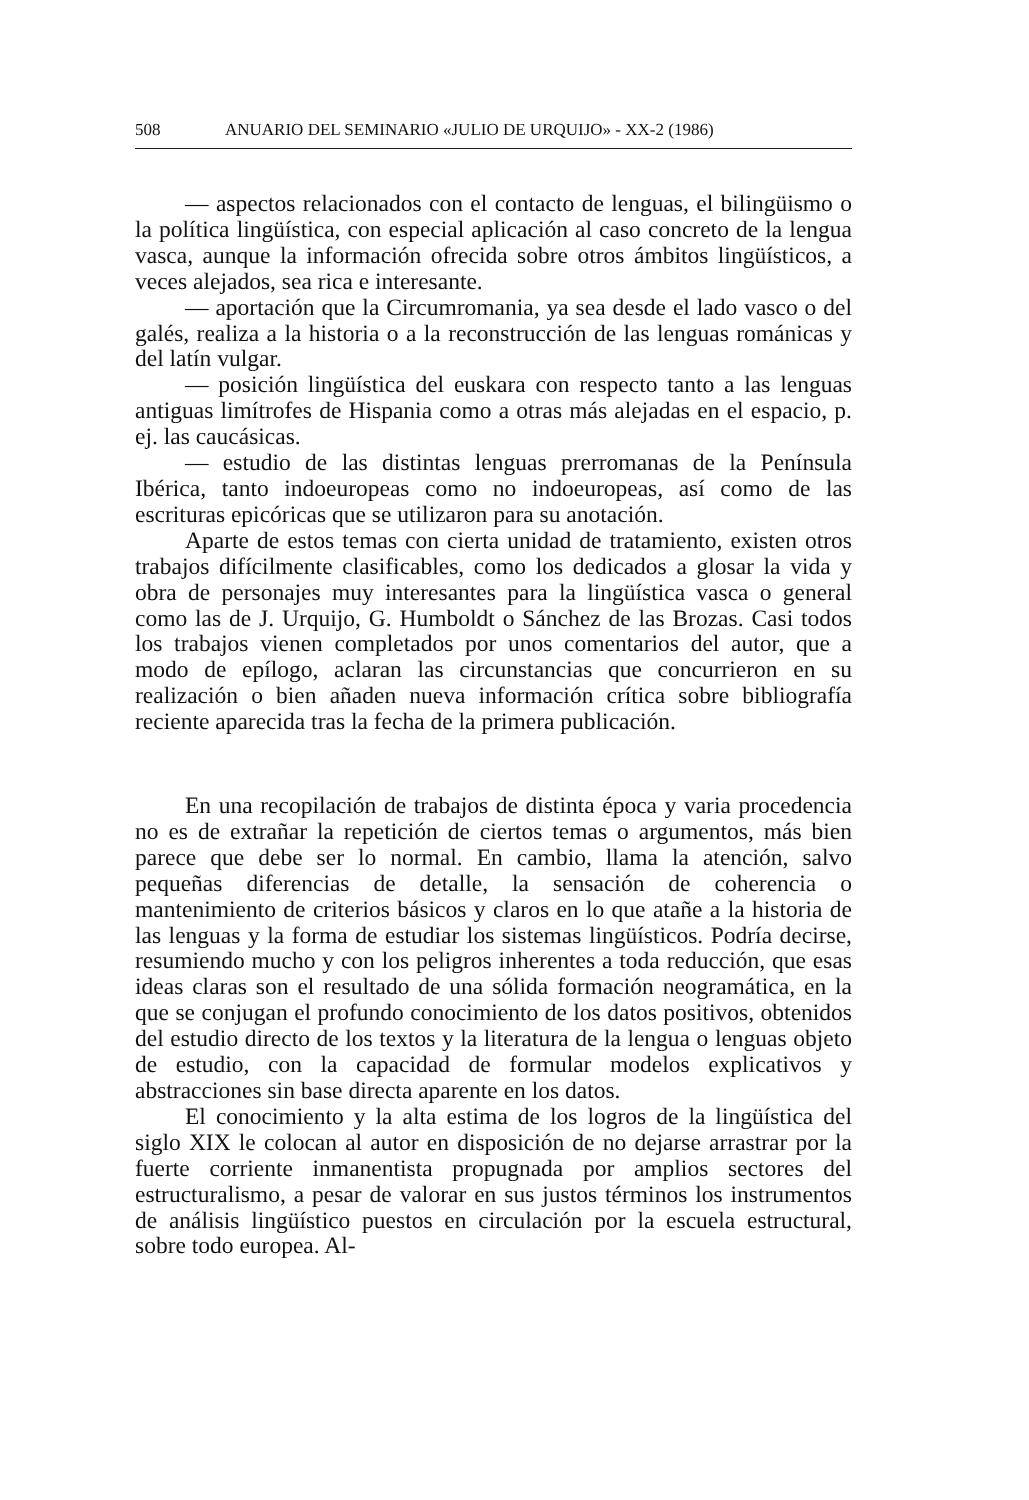508 ANUARIO DEL SEMINARIO «JULIO DE URQUIJO» - XX-2 (1986)
— aspectos relacionados con el contacto de lenguas, el bilingüismo o la política lingüística, con especial aplicación al caso concreto de la lengua vasca, aunque la información ofrecida sobre otros ámbitos lingüísticos, a veces alejados, sea rica e interesante.
— aportación que la Circumromania, ya sea desde el lado vasco o del galés, realiza a la historia o a la reconstrucción de las lenguas románicas y del latín vulgar.
— posición lingüística del euskara con respecto tanto a las lenguas antiguas limítrofes de Hispania como a otras más alejadas en el espacio, p. ej. las caucásicas.
— estudio de las distintas lenguas prerromanas de la Península Ibérica, tanto indoeuropeas como no indoeuropeas, así como de las escrituras epicóricas que se utilizaron para su anotación.
Aparte de estos temas con cierta unidad de tratamiento, existen otros trabajos difícilmente clasificables, como los dedicados a glosar la vida y obra de personajes muy interesantes para la lingüística vasca o general como las de J. Urquijo, G. Humboldt o Sánchez de las Brozas. Casi todos los trabajos vienen completados por unos comentarios del autor, que a modo de epílogo, aclaran las circunstancias que concurrieron en su realización o bien añaden nueva información crítica sobre bibliografía reciente aparecida tras la fecha de la primera publicación.
En una recopilación de trabajos de distinta época y varia procedencia no es de extrañar la repetición de ciertos temas o argumentos, más bien parece que debe ser lo normal. En cambio, llama la atención, salvo pequeñas diferencias de detalle, la sensación de coherencia o mantenimiento de criterios básicos y claros en lo que atañe a la historia de las lenguas y la forma de estudiar los sistemas lingüísticos. Podría decirse, resumiendo mucho y con los peligros inherentes a toda reducción, que esas ideas claras son el resultado de una sólida formación neogramática, en la que se conjugan el profundo conocimiento de los datos positivos, obtenidos del estudio directo de los textos y la literatura de la lengua o lenguas objeto de estudio, con la capacidad de formular modelos explicativos y abstracciones sin base directa aparente en los datos.
El conocimiento y la alta estima de los logros de la lingüística del siglo XIX le colocan al autor en disposición de no dejarse arrastrar por la fuerte corriente inmanentista propugnada por amplios sectores del estructuralismo, a pesar de valorar en sus justos términos los instrumentos de análisis lingüístico puestos en circulación por la escuela estructural, sobre todo europea. Al-